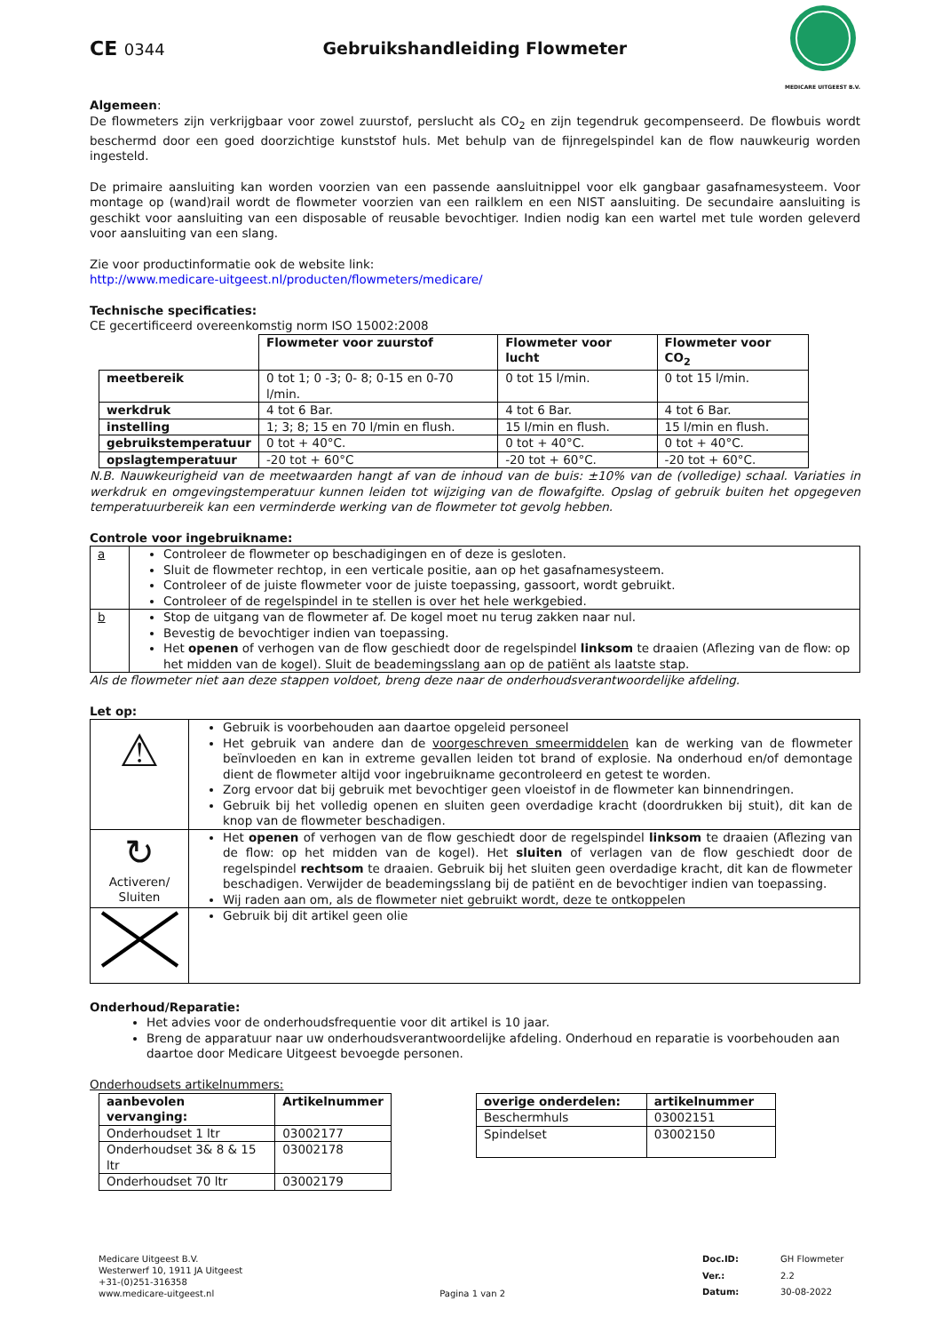CE 0344 Gebruikshandleiding Flowmeter
MEDICARE UITGEEST B.V.
Algemeen:
De flowmeters zijn verkrijgbaar voor zowel zuurstof, perslucht als CO<sub>2</sub> en zijn tegendruk gecompenseerd. De flowbuis wordt beschermd door een goed doorzichtige kunststof huls. Met behulp van de fijnregelspindel kan de flow nauwkeurig worden ingesteld.
De primaire aansluiting kan worden voorzien van een passende aansluitnippel voor elk gangbaar gasafnamesysteem. Voor montage op (wand)rail wordt de flowmeter voorzien van een railklem en een NIST aansluiting. De secundaire aansluiting is geschikt voor aansluiting van een disposable of reusable bevochtiger. Indien nodig kan een wartel met tule worden geleverd voor aansluiting van een slang.
Zie voor productinformatie ook de website link:
http://www.medicare-uitgeest.nl/producten/flowmeters/medicare/
Technische specificaties:
CE gecertificeerd overeenkomstig norm ISO 15002:2008
| | Flowmeter voor zuurstof | Flowmeter voor lucht | Flowmeter voor CO<sub>2</sub> |
| --- | --- | --- | --- |
| meetbereik | 0 tot 1; 0 -3; 0- 8; 0-15 en 0-70 l/min. | 0 tot 15 l/min. | 0 tot 15 l/min. |
| werkdruk | 4 tot 6 Bar. | 4 tot 6 Bar. | 4 tot 6 Bar. |
| instelling | 1; 3; 8; 15 en 70 l/min en flush. | 15 l/min en flush. | 15 l/min en flush. |
| gebruikstemperatuur | 0 tot + 40°C. | 0 tot + 40°C. | 0 tot + 40°C. |
| opslagtemperatuur | -20 tot + 60°C | -20 tot + 60°C. | -20 tot + 60°C. |
N.B. Nauwkeurigheid van de meetwaarden hangt af van de inhoud van de buis: ±10% van de (volledige) schaal. Variaties in werkdruk en omgevingstemperatuur kunnen leiden tot wijziging van de flowafgifte. Opslag of gebruik buiten het opgegeven temperatuurbereik kan een verminderde werking van de flowmeter tot gevolg hebben.
Controle voor ingebruikname:
| a | Controleer de flowmeter op beschadigingen en of deze is gesloten. Sluit de flowmeter rechtop, in een verticale positie, aan op het gasafnamesysteem. Controleer of de juiste flowmeter voor de juiste toepassing, gassoort, wordt gebruikt. Controleer of de regelspindel in te stellen is over het hele werkgebied. |
| b | Stop de uitgang van de flowmeter af. De kogel moet nu terug zakken naar nul. Bevestig de bevochtiger indien van toepassing. Het openen of verhogen van de flow geschiedt door de regelspindel linksom te draaien (Aflezing van de flow: op het midden van de kogel). Sluit de beademingsslang aan op de patiënt als laatste stap. |
Als de flowmeter niet aan deze stappen voldoet, breng deze naar de onderhoudsverantwoordelijke afdeling.
Let op:
| ⚠ | Gebruik is voorbehouden aan daartoe opgeleid personeel Het gebruik van andere dan de voorgeschreven smeermiddelen kan de werking van de flowmeter beïnvloeden en kan in extreme gevallen leiden tot brand of explosie. Na onderhoud en/of demontage dient de flowmeter altijd voor ingebruikname gecontroleerd en getest te worden. Zorg ervoor dat bij gebruik met bevochtiger geen vloeistof in de flowmeter kan binnendringen. Gebruik bij het volledig openen en sluiten geen overdadige kracht (doordrukken bij stuit), dit kan de knop van de flowmeter beschadigen. |
| ↻ Activeren/ Sluiten | Het openen of verhogen van de flow geschiedt door de regelspindel linksom te draaien (Aflezing van de flow: op het midden van de kogel). Het sluiten of verlagen van de flow geschiedt door de regelspindel rechtsom te draaien. Gebruik bij het sluiten geen overdadige kracht, dit kan de flowmeter beschadigen. Verwijder de beademingsslang bij de patiënt en de bevochtiger indien van toepassing. Wij raden aan om, als de flowmeter niet gebruikt wordt, deze te ontkoppelen |
| | Gebruik bij dit artikel geen olie |
Onderhoud/Reparatie:
Het advies voor de onderhoudsfrequentie voor dit artikel is 10 jaar.
Breng de apparatuur naar uw onderhoudsverantwoordelijke afdeling. Onderhoud en reparatie is voorbehouden aan daartoe door Medicare Uitgeest bevoegde personen.
Onderhoudsets artikelnummers:
| aanbevolen vervanging: | Artikelnummer |
| --- | --- |
| Onderhoudset 1 ltr | 03002177 |
| Onderhoudset 3& 8 & 15 ltr | 03002178 |
| Onderhoudset 70 ltr | 03002179 |
| overige onderdelen: | artikelnummer |
| --- | --- |
| Beschermhuls | 03002151 |
| Spindelset | 03002150 |
Medicare Uitgeest B.V.
Westerwerf 10, 1911 JA Uitgeest
+31-(0)251-316358
www.medicare-uitgeest.nl
Pagina 1 van 2 Doc.ID: GH Flowmeter Ver.: 2.2 Datum: 30-08-2022